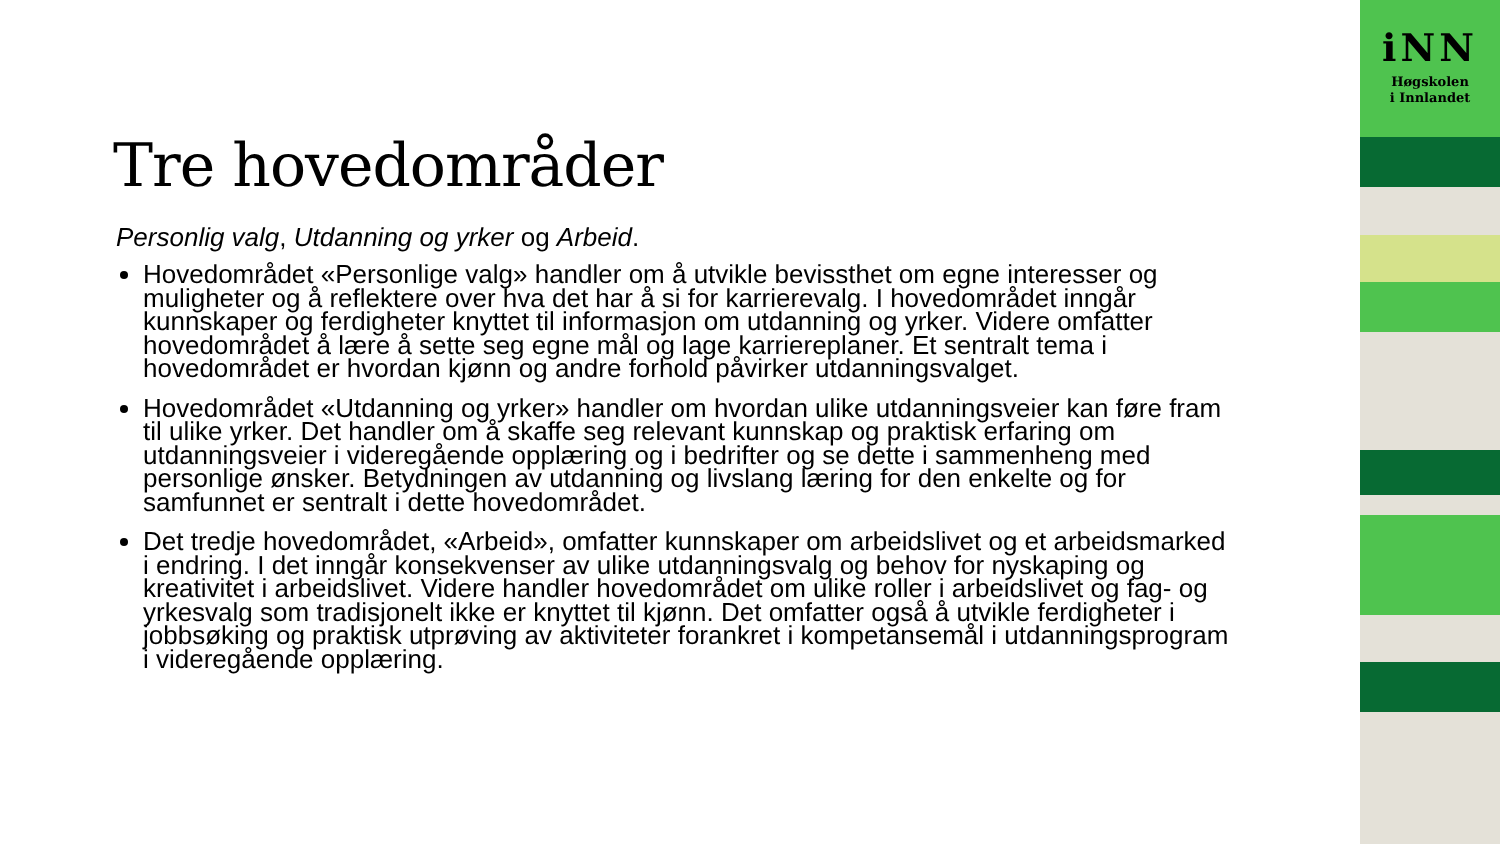Tre hovedområder
Personlig valg, Utdanning og yrker og Arbeid.
Hovedområdet «Personlige valg» handler om å utvikle bevissthet om egne interesser og muligheter og å reflektere over hva det har å si for karrierevalg. I hovedområdet inngår kunnskaper og ferdigheter knyttet til informasjon om utdanning og yrker. Videre omfatter hovedområdet å lære å sette seg egne mål og lage karriereplaner. Et sentralt tema i hovedområdet er hvordan kjønn og andre forhold påvirker utdanningsvalget.
Hovedområdet «Utdanning og yrker» handler om hvordan ulike utdanningsveier kan føre fram til ulike yrker. Det handler om å skaffe seg relevant kunnskap og praktisk erfaring om utdanningsveier i videregående opplæring og i bedrifter og se dette i sammenheng med personlige ønsker. Betydningen av utdanning og livslang læring for den enkelte og for samfunnet er sentralt i dette hovedområdet.
Det tredje hovedområdet, «Arbeid», omfatter kunnskaper om arbeidslivet og et arbeidsmarked i endring. I det inngår konsekvenser av ulike utdanningsvalg og behov for nyskaping og kreativitet i arbeidslivet. Videre handler hovedområdet om ulike roller i arbeidslivet og fag- og yrkesvalg som tradisjonelt ikke er knyttet til kjønn. Det omfatter også å utvikle ferdigheter i jobbsøking og praktisk utprøving av aktiviteter forankret i kompetansemål i utdanningsprogram i videregående opplæring.
iNN
Høgskolen
i Innlandet